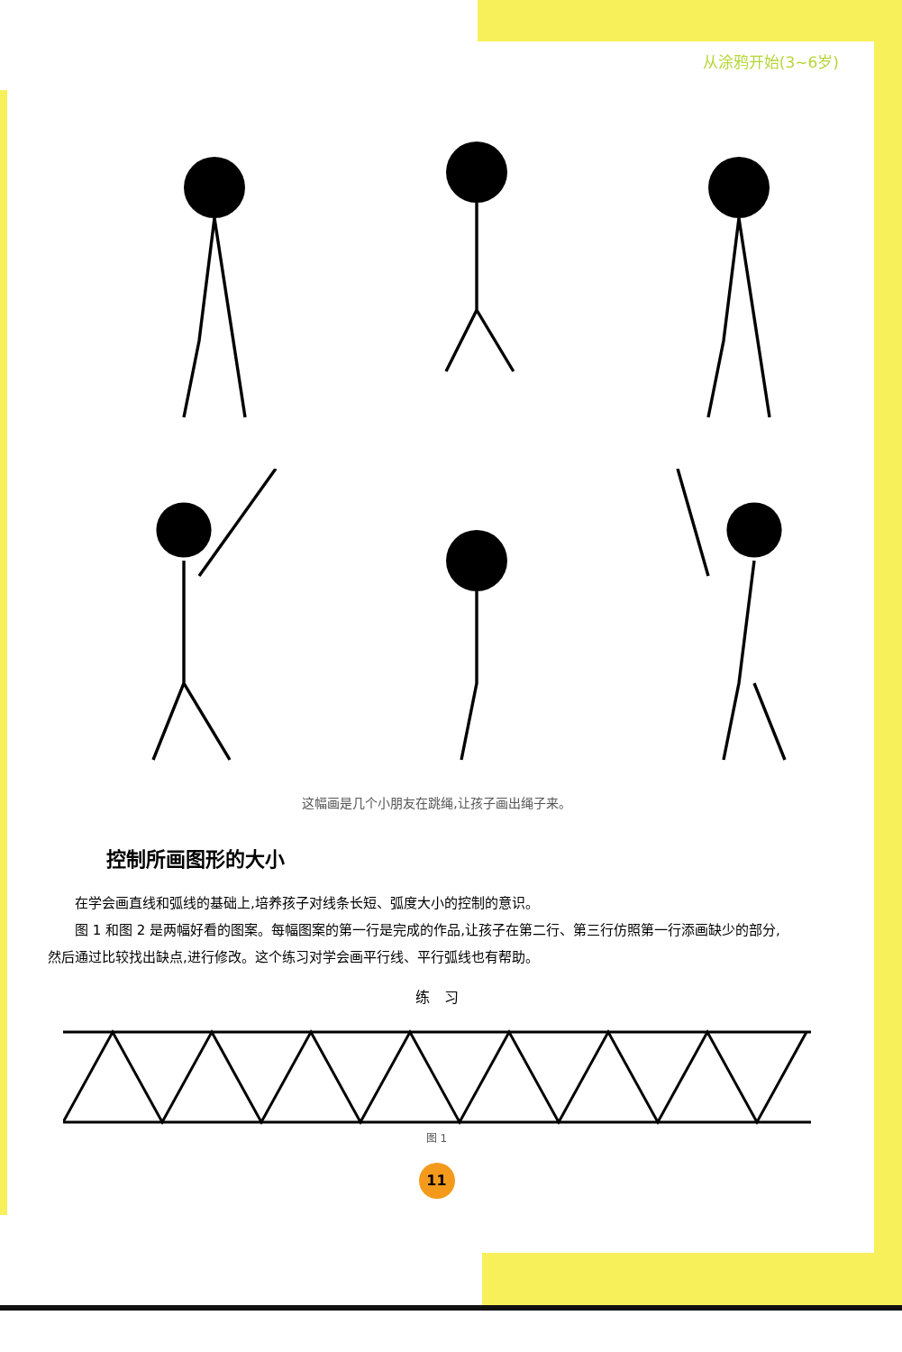从涂鸦开始(3~6岁)
这幅画是几个小朋友在跳绳,让孩子画出绳子来。
控制所画图形的大小
在学会画直线和弧线的基础上,培养孩子对线条长短、弧度大小的控制的意识。
图 1 和图 2 是两幅好看的图案。每幅图案的第一行是完成的作品,让孩子在第二行、第三行仿照第一行添画缺少的部分,然后通过比较找出缺点,进行修改。这个练习对学会画平行线、平行弧线也有帮助。
练　习
图 1
11